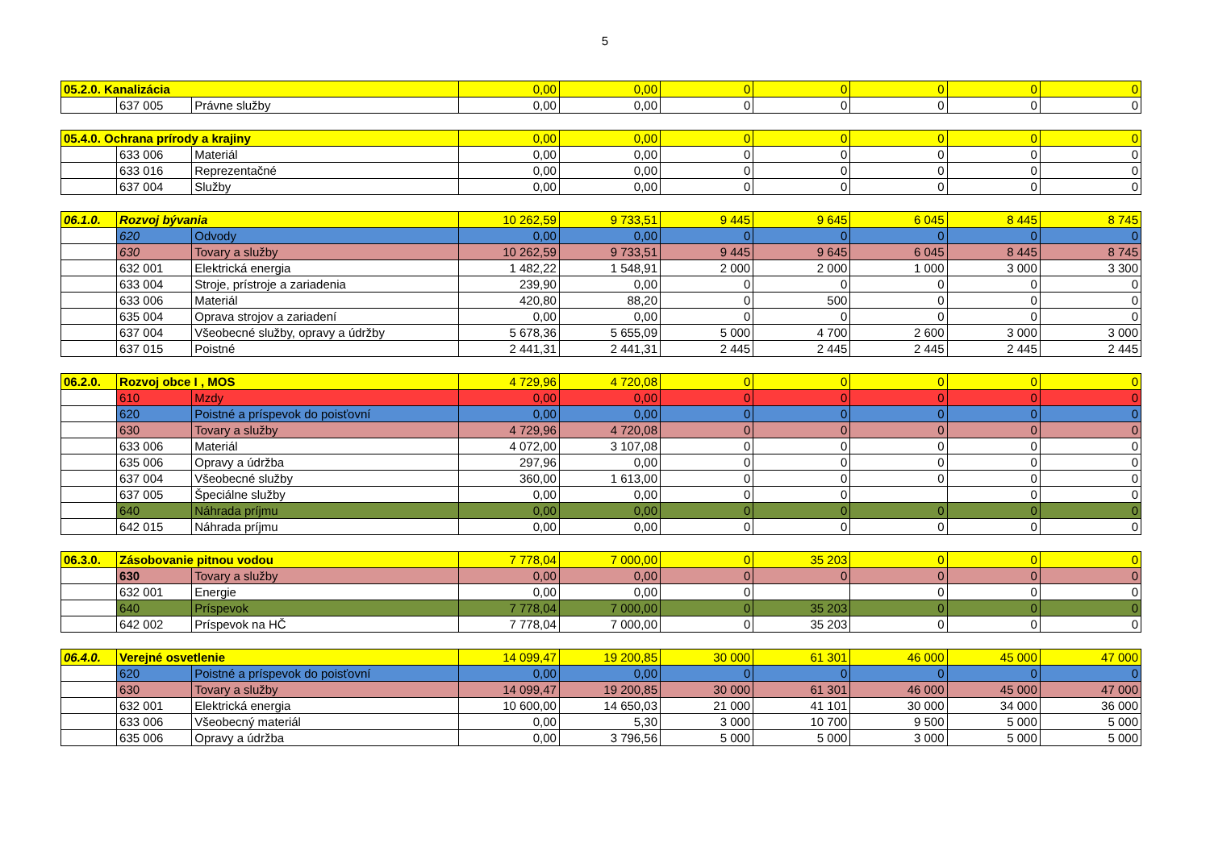5
| 05.2.0. Kanalizácia | | | 0,00 | 0,00 | 0 | 0 | 0 | 0 | 0 |
| | 637 005 | Právne služby | 0,00 | 0,00 | 0 | 0 | 0 | 0 | 0 |
| 05.4.0. Ochrana prírody a krajiny | | | 0,00 | 0,00 | 0 | 0 | 0 | 0 | 0 |
| | 633 006 | Materiál | 0,00 | 0,00 | 0 | 0 | 0 | 0 | 0 |
| | 633 016 | Reprezentačné | 0,00 | 0,00 | 0 | 0 | 0 | 0 | 0 |
| | 637 004 | Služby | 0,00 | 0,00 | 0 | 0 | 0 | 0 | 0 |
| 06.1.0. | Rozvoj bývania | | 10 262,59 | 9 733,51 | 9 445 | 9 645 | 6 045 | 8 445 | 8 745 |
| | 620 | Odvody | 0,00 | 0,00 | 0 | 0 | 0 | 0 | 0 |
| | 630 | Tovary a služby | 10 262,59 | 9 733,51 | 9 445 | 9 645 | 6 045 | 8 445 | 8 745 |
| | 632 001 | Elektrická energia | 1 482,22 | 1 548,91 | 2 000 | 2 000 | 1 000 | 3 000 | 3 300 |
| | 633 004 | Stroje, prístroje a zariadenia | 239,90 | 0,00 | 0 | 0 | 0 | 0 | 0 |
| | 633 006 | Materiál | 420,80 | 88,20 | 0 | 500 | 0 | 0 | 0 |
| | 635 004 | Oprava strojov a zariadení | 0,00 | 0,00 | 0 | 0 | 0 | 0 | 0 |
| | 637 004 | Všeobecné služby, opravy a údržby | 5 678,36 | 5 655,09 | 5 000 | 4 700 | 2 600 | 3 000 | 3 000 |
| | 637 015 | Poistné | 2 441,31 | 2 441,31 | 2 445 | 2 445 | 2 445 | 2 445 | 2 445 |
| 06.2.0. | Rozvoj obce I , MOS | | 4 729,96 | 4 720,08 | 0 | 0 | 0 | 0 | 0 |
| | 610 | Mzdy | 0,00 | 0,00 | 0 | 0 | 0 | 0 | 0 |
| | 620 | Poistné a príspevok do poisťovní | 0,00 | 0,00 | 0 | 0 | 0 | 0 | 0 |
| | 630 | Tovary a služby | 4 729,96 | 4 720,08 | 0 | 0 | 0 | 0 | 0 |
| | 633 006 | Materiál | 4 072,00 | 3 107,08 | 0 | 0 | 0 | 0 | 0 |
| | 635 006 | Opravy a údržba | 297,96 | 0,00 | 0 | 0 | 0 | 0 | 0 |
| | 637 004 | Všeobecné služby | 360,00 | 1 613,00 | 0 | 0 | 0 | 0 | 0 |
| | 637 005 | Špeciálne služby | 0,00 | 0,00 | 0 | 0 | | 0 | 0 |
| | 640 | Náhrada príjmu | 0,00 | 0,00 | 0 | 0 | 0 | 0 | 0 |
| | 642 015 | Náhrada príjmu | 0,00 | 0,00 | 0 | 0 | 0 | 0 | 0 |
| 06.3.0. | Zásobovanie pitnou vodou | | 7 778,04 | 7 000,00 | 0 | 35 203 | 0 | 0 | 0 |
| | 630 | Tovary a služby | 0,00 | 0,00 | 0 | 0 | 0 | 0 | 0 |
| | 632 001 | Energie | 0,00 | 0,00 | 0 | | 0 | 0 | 0 |
| | 640 | Príspevok | 7 778,04 | 7 000,00 | 0 | 35 203 | 0 | 0 | 0 |
| | 642 002 | Príspevok na HČ | 7 778,04 | 7 000,00 | 0 | 35 203 | 0 | 0 | 0 |
| 06.4.0. | Verejné osvetlenie | | 14 099,47 | 19 200,85 | 30 000 | 61 301 | 46 000 | 45 000 | 47 000 |
| | 620 | Poistné a príspevok do poisťovní | 0,00 | 0,00 | 0 | 0 | 0 | 0 | 0 |
| | 630 | Tovary a služby | 14 099,47 | 19 200,85 | 30 000 | 61 301 | 46 000 | 45 000 | 47 000 |
| | 632 001 | Elektrická energia | 10 600,00 | 14 650,03 | 21 000 | 41 101 | 30 000 | 34 000 | 36 000 |
| | 633 006 | Všeobecný materiál | 0,00 | 5,30 | 3 000 | 10 700 | 9 500 | 5 000 | 5 000 |
| | 635 006 | Opravy a údržba | 0,00 | 3 796,56 | 5 000 | 5 000 | 3 000 | 5 000 | 5 000 |